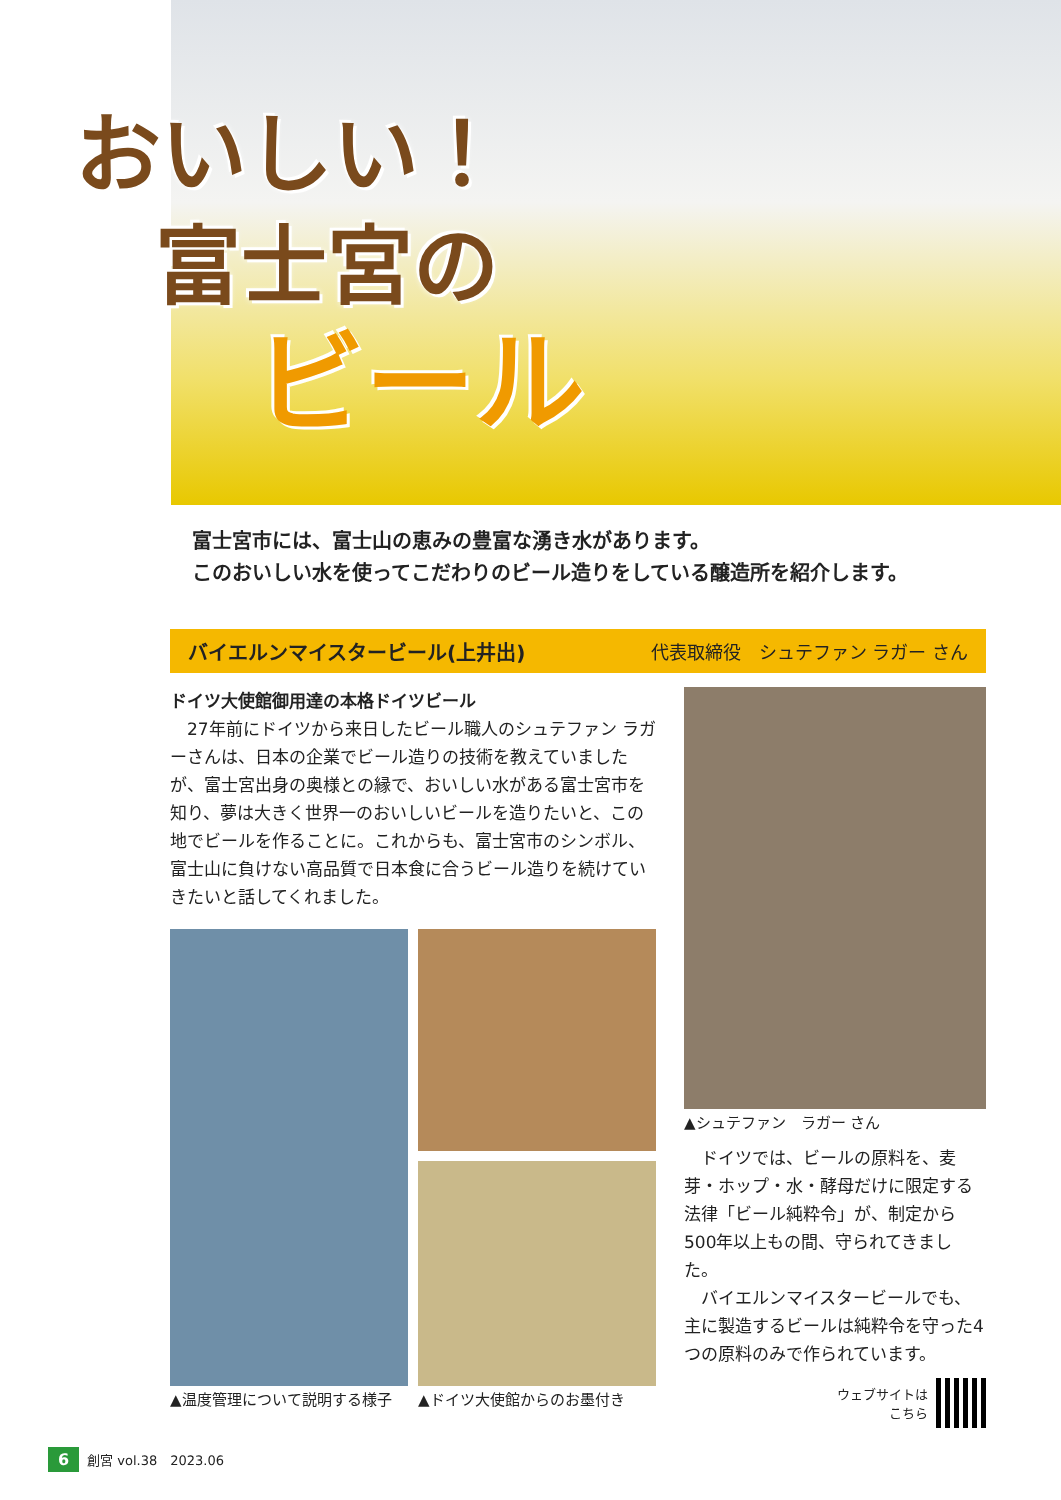おいしい！
富士宮の
ビール
富士宮市には、富士山の恵みの豊富な湧き水があります。
このおいしい水を使ってこだわりのビール造りをしている醸造所を紹介します。
バイエルンマイスタービール(上井出) 代表取締役　シュテファン ラガー さん
ドイツ大使館御用達の本格ドイツビール
　27年前にドイツから来日したビール職人のシュテファン ラガーさんは、日本の企業でビール造りの技術を教えていましたが、富士宮出身の奥様との縁で、おいしい水がある富士宮市を知り、夢は大きく世界一のおいしいビールを造りたいと、この地でビールを作ることに。これからも、富士宮市のシンボル、富士山に負けない高品質で日本食に合うビール造りを続けていきたいと話してくれました。
▲温度管理について説明する様子 ▲ドイツ大使館からのお墨付き
▲シュテファン　ラガー さん
　ドイツでは、ビールの原料を、麦芽・ホップ・水・酵母だけに限定する法律「ビール純粋令」が、制定から500年以上もの間、守られてきました。
　バイエルンマイスタービールでも、主に製造するビールは純粋令を守った4つの原料のみで作られています。
ウェブサイトは
こちら
6 創宮 vol.38　2023.06